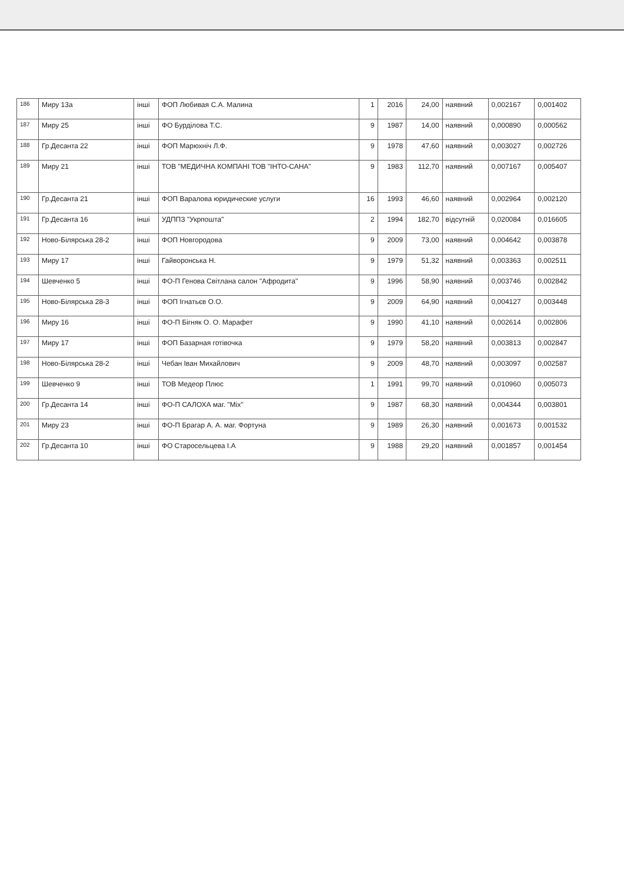| 186 | Миру 13а | інші | ФОП Любивая С.А. Малина | 1 | 2016 | 24,00 | наявний | 0,002167 | 0,001402 |
| 187 | Миру 25 | інші | ФО Бурділова Т.С. | 9 | 1987 | 14,00 | наявний | 0,000890 | 0,000562 |
| 188 | Гр.Десанта 22 | інші | ФОП Марюхніч Л.Ф. | 9 | 1978 | 47,60 | наявний | 0,003027 | 0,002726 |
| 189 | Миру 21 | інші | ТОВ "МЕДИЧНА КОМПАНІ ТОВ "ІНТО-САНА" | 9 | 1983 | 112,70 | наявний | 0,007167 | 0,005407 |
| 190 | Гр.Десанта 21 | інші | ФОП Варалова юридические услуги | 16 | 1993 | 46,60 | наявний | 0,002964 | 0,002120 |
| 191 | Гр.Десанта 16 | інші | УДППЗ "Укрпошта" | 2 | 1994 | 182,70 | відсутній | 0,020084 | 0,016605 |
| 192 | Ново-Білярська 28-2 | інші | ФОП Новгородова | 9 | 2009 | 73,00 | наявний | 0,004642 | 0,003878 |
| 193 | Миру 17 | інші | Гайворонська Н. | 9 | 1979 | 51,32 | наявний | 0,003363 | 0,002511 |
| 194 | Шевченко 5 | інші | ФО-П Генова Світлана салон "Афродита" | 9 | 1996 | 58,90 | наявний | 0,003746 | 0,002842 |
| 195 | Ново-Білярська 28-3 | інші | ФОП Ігнатьєв О.О. | 9 | 2009 | 64,90 | наявний | 0,004127 | 0,003448 |
| 196 | Миру 16 | інші | ФО-П Бігняк О. О. Марафет | 9 | 1990 | 41,10 | наявний | 0,002614 | 0,002806 |
| 197 | Миру 17 | інші | ФОП Базарная готівочка | 9 | 1979 | 58,20 | наявний | 0,003813 | 0,002847 |
| 198 | Ново-Білярська 28-2 | інші | Чебан Іван Михайлович | 9 | 2009 | 48,70 | наявний | 0,003097 | 0,002587 |
| 199 | Шевченко 9 | інші | ТОВ Медеор Плюс | 1 | 1991 | 99,70 | наявний | 0,010960 | 0,005073 |
| 200 | Гр.Десанта 14 | інші | ФО-П САЛОХА маг. "Мix" | 9 | 1987 | 68,30 | наявний | 0,004344 | 0,003801 |
| 201 | Миру 23 | інші | ФО-П Брагар А. А. маг. Фортуна | 9 | 1989 | 26,30 | наявний | 0,001673 | 0,001532 |
| 202 | Гр.Десанта 10 | інші | ФО Старосельцева І.А | 9 | 1988 | 29,20 | наявний | 0,001857 | 0,001454 |